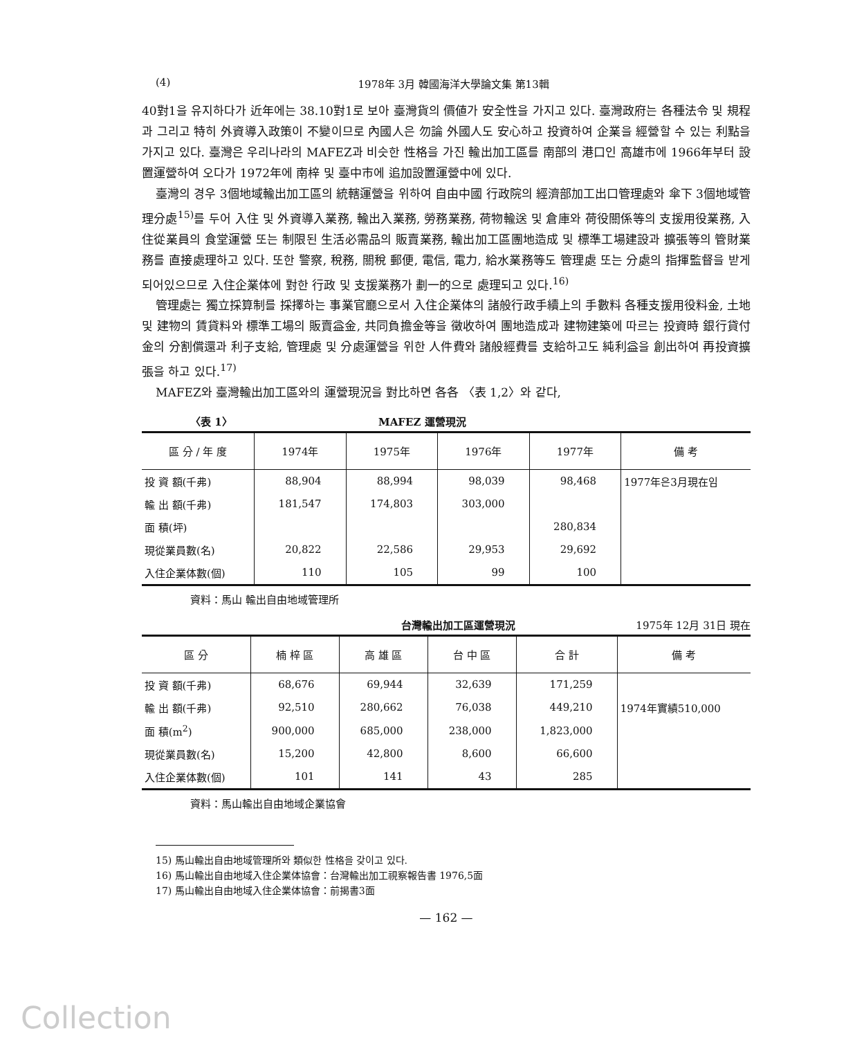(4) 1978年 3月 韓國海洋大學論文集 第13輯
40對1을 유지하다가 近年에는 38.10對1로 보아 臺灣貨의 價値가 安全性을 가지고 있다. 臺灣政府는 各種法令 및 規程과 그리고 特히 外資導入政策이 不變이므로 內國人은 勿論 外國人도 安心하고 投資하여 企業을 經營할 수 있는 利點을 가지고 있다. 臺灣은 우리나라의 MAFEZ과 비슷한 性格을 가진 輸出加工區를 南部의 港口인 高雄市에 1966年부터 設置運營하여 오다가 1972年에 南梓 및 臺中市에 追加設置運營中에 있다.
臺灣의 경우 3個地域輸出加工區의 統轄運營을 위하여 自由中國 行政院의 經濟部加工出口管理處와 傘下 3個地域管理分處<sup>15)</sup>를 두어 入住 및 外資導入業務, 輸出入業務, 勞務業務, 荷物輸送 및 倉庫와 荷役關係等의 支援用役業務, 入住從業員의 食堂運營 또는 制限된 生活必需品의 販賣業務, 輸出加工區團地造成 및 標準工場建設과 擴張等의 管財業務를 直接處理하고 있다. 또한 警察, 稅務, 關稅 郵便, 電信, 電力, 給水業務等도 管理處 또는 分處의 指揮監督을 받게 되어있으므로 入住企業体에 對한 行政 및 支援業務가 劃一的으로 處理되고 있다.<sup>16)</sup>
管理處는 獨立採算制를 採擇하는 事業官廳으로서 入住企業体의 諸般行政手續上의 手數料 各種支援用役料金, 土地 및 建物의 賃貸料와 標準工場의 販賣益金, 共同負擔金等을 徵收하여 團地造成과 建物建築에 따르는 投資時 銀行貸付金의 分割償還과 利子支給, 管理處 및 分處運營을 위한 人件費와 諸般經費를 支給하고도 純利益을 創出하여 再投資擴張을 하고 있다.<sup>17)</sup>
MAFEZ와 臺灣輸出加工區와의 運營現況을 對比하면 各各 〈表 1,2〉와 같다,
〈表 1〉 MAFEZ 運營現況
| 區 分 / 年 度 | 1974年 | 1975年 | 1976年 | 1977年 | 備 考 |
| --- | --- | --- | --- | --- | --- |
| 投 資 額(千弗) | 88,904 | 88,994 | 98,039 | 98,468 | 1977年은3月現在임 |
| 輸 出 額(千弗) | 181,547 | 174,803 | 303,000 | | |
| 面 積(坪) | | | | 280,834 | |
| 現從業員數(名) | 20,822 | 22,586 | 29,953 | 29,692 | |
| 入住企業体數(個) | 110 | 105 | 99 | 100 | |
資料：馬山 輸出自由地域管理所
台灣輸出加工區運營現況 1975年 12月 31日 現在
| 區 分 | 楠 梓 區 | 高 雄 區 | 台 中 區 | 合 計 | 備 考 |
| --- | --- | --- | --- | --- | --- |
| 投 資 額(千弗) | 68,676 | 69,944 | 32,639 | 171,259 | |
| 輸 出 額(千弗) | 92,510 | 280,662 | 76,038 | 449,210 | 1974年實績510,000 |
| 面 積(m<sup>2</sup>) | 900,000 | 685,000 | 238,000 | 1,823,000 | |
| 現從業員數(名) | 15,200 | 42,800 | 8,600 | 66,600 | |
| 入住企業体數(個) | 101 | 141 | 43 | 285 | |
資料：馬山輸出自由地域企業協會
15) 馬山輸出自由地域管理所와 類似한 性格을 갖이고 있다.
16) 馬山輸出自由地域入住企業体協會：台灣輸出加工視察報告書 1976,5面
17) 馬山輸出自由地域入住企業体協會：前揭書3面
— 162 —
Collection